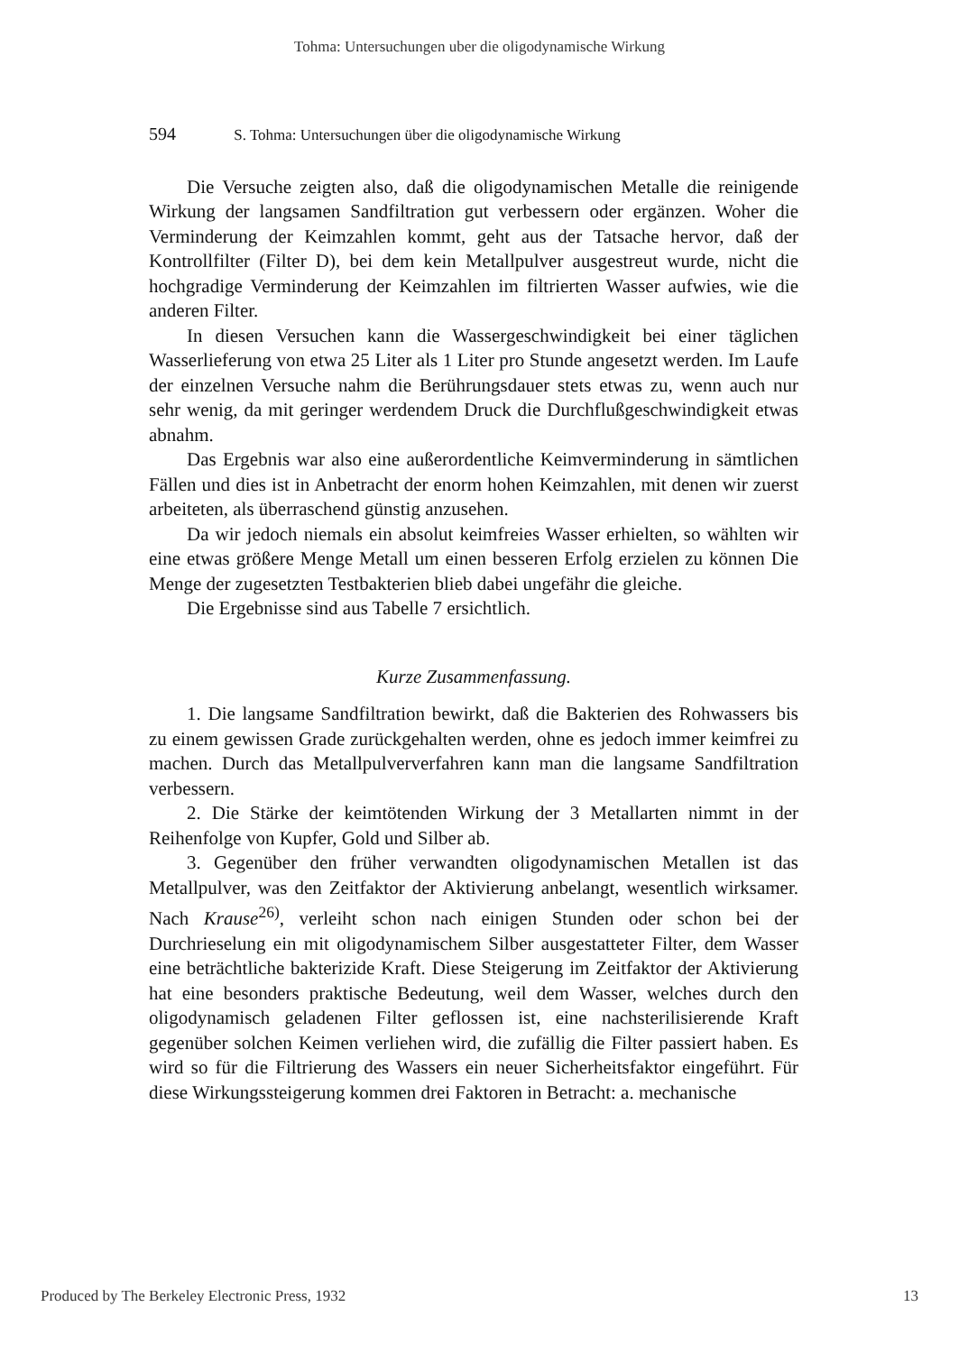Tohma: Untersuchungen uber die oligodynamische Wirkung
594 S. Tohma: Untersuchungen über die oligodynamische Wirkung
Die Versuche zeigten also, daß die oligodynamischen Metalle die reinigende Wirkung der langsamen Sandfiltration gut verbessern oder ergänzen. Woher die Verminderung der Keimzahlen kommt, geht aus der Tatsache hervor, daß der Kontrollfilter (Filter D), bei dem kein Metallpulver ausgestreut wurde, nicht die hochgradige Verminderung der Keimzahlen im filtrierten Wasser aufwies, wie die anderen Filter.
In diesen Versuchen kann die Wassergeschwindigkeit bei einer täglichen Wasserlieferung von etwa 25 Liter als 1 Liter pro Stunde angesetzt werden. Im Laufe der einzelnen Versuche nahm die Berührungsdauer stets etwas zu, wenn auch nur sehr wenig, da mit geringer werdendem Druck die Durchflußgeschwindigkeit etwas abnahm.
Das Ergebnis war also eine außerordentliche Keimverminderung in sämtlichen Fällen und dies ist in Anbetracht der enorm hohen Keimzahlen, mit denen wir zuerst arbeiteten, als überraschend günstig anzusehen.
Da wir jedoch niemals ein absolut keimfreies Wasser erhielten, so wählten wir eine etwas größere Menge Metall um einen besseren Erfolg erzielen zu können Die Menge der zugesetzten Testbakterien blieb dabei ungefähr die gleiche.
Die Ergebnisse sind aus Tabelle 7 ersichtlich.
Kurze Zusammenfassung.
1. Die langsame Sandfiltration bewirkt, daß die Bakterien des Rohwassers bis zu einem gewissen Grade zurückgehalten werden, ohne es jedoch immer keimfrei zu machen. Durch das Metallpulververfahren kann man die langsame Sandfiltration verbessern.
2. Die Stärke der keimtötenden Wirkung der 3 Metallarten nimmt in der Reihenfolge von Kupfer, Gold und Silber ab.
3. Gegenüber den früher verwandten oligodynamischen Metallen ist das Metallpulver, was den Zeitfaktor der Aktivierung anbelangt, wesentlich wirksamer. Nach Krause<sup>26)</sup>, verleiht schon nach einigen Stunden oder schon bei der Durchrieselung ein mit oligodynamischem Silber ausgestatteter Filter, dem Wasser eine beträchtliche bakterizide Kraft. Diese Steigerung im Zeitfaktor der Aktivierung hat eine besonders praktische Bedeutung, weil dem Wasser, welches durch den oligodynamisch geladenen Filter geflossen ist, eine nachsterilisierende Kraft gegenüber solchen Keimen verliehen wird, die zufällig die Filter passiert haben. Es wird so für die Filtrierung des Wassers ein neuer Sicherheitsfaktor eingeführt. Für diese Wirkungssteigerung kommen drei Faktoren in Betracht: a. mechanische
Produced by The Berkeley Electronic Press, 1932 13